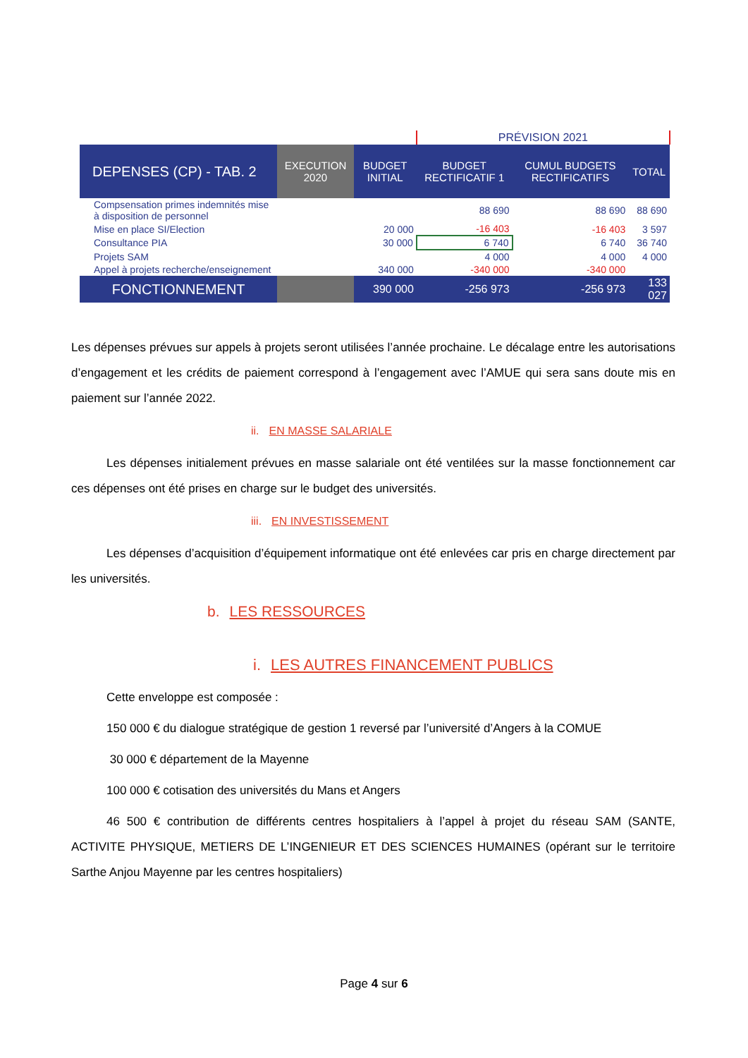| | | | PRÉVISION 2021 | | |
| DEPENSES (CP) - TAB. 2 | EXECUTION 2020 | BUDGET INITIAL | BUDGET RECTIFICATIF 1 | CUMUL BUDGETS RECTIFICATIFS | TOTAL |
| Compsensation primes indemnités mise à disposition de personnel | | | 88 690 | 88 690 | 88 690 |
| Mise en place SI/Election | | 20 000 | -16 403 | -16 403 | 3 597 |
| Consultance PIA | | 30 000 | 6 740 | 6 740 | 36 740 |
| Projets SAM | | | 4 000 | 4 000 | 4 000 |
| Appel à projets recherche/enseignement | | 340 000 | -340 000 | -340 000 | |
| FONCTIONNEMENT | | 390 000 | -256 973 | -256 973 | 133 027 |
Les dépenses prévues sur appels à projets seront utilisées l’année prochaine. Le décalage entre les autorisations d’engagement et les crédits de paiement correspond à l’engagement avec l’AMUE qui sera sans doute mis en paiement sur l’année 2022.
ii. EN MASSE SALARIALE
Les dépenses initialement prévues en masse salariale ont été ventilées sur la masse fonctionnement car ces dépenses ont été prises en charge sur le budget des universités.
iii. EN INVESTISSEMENT
Les dépenses d’acquisition d’équipement informatique ont été enlevées car pris en charge directement par les universités.
b. LES RESSOURCES
i. LES AUTRES FINANCEMENT PUBLICS
Cette enveloppe est composée :
150 000 € du dialogue stratégique de gestion 1 reversé par l’université d’Angers à la COMUE
30 000 € département de la Mayenne
100 000 € cotisation des universités du Mans et Angers
46 500 € contribution de différents centres hospitaliers à l’appel à projet du réseau SAM (SANTE, ACTIVITE PHYSIQUE, METIERS DE L’INGENIEUR ET DES SCIENCES HUMAINES (opérant sur le territoire Sarthe Anjou Mayenne par les centres hospitaliers)
Page 4 sur 6